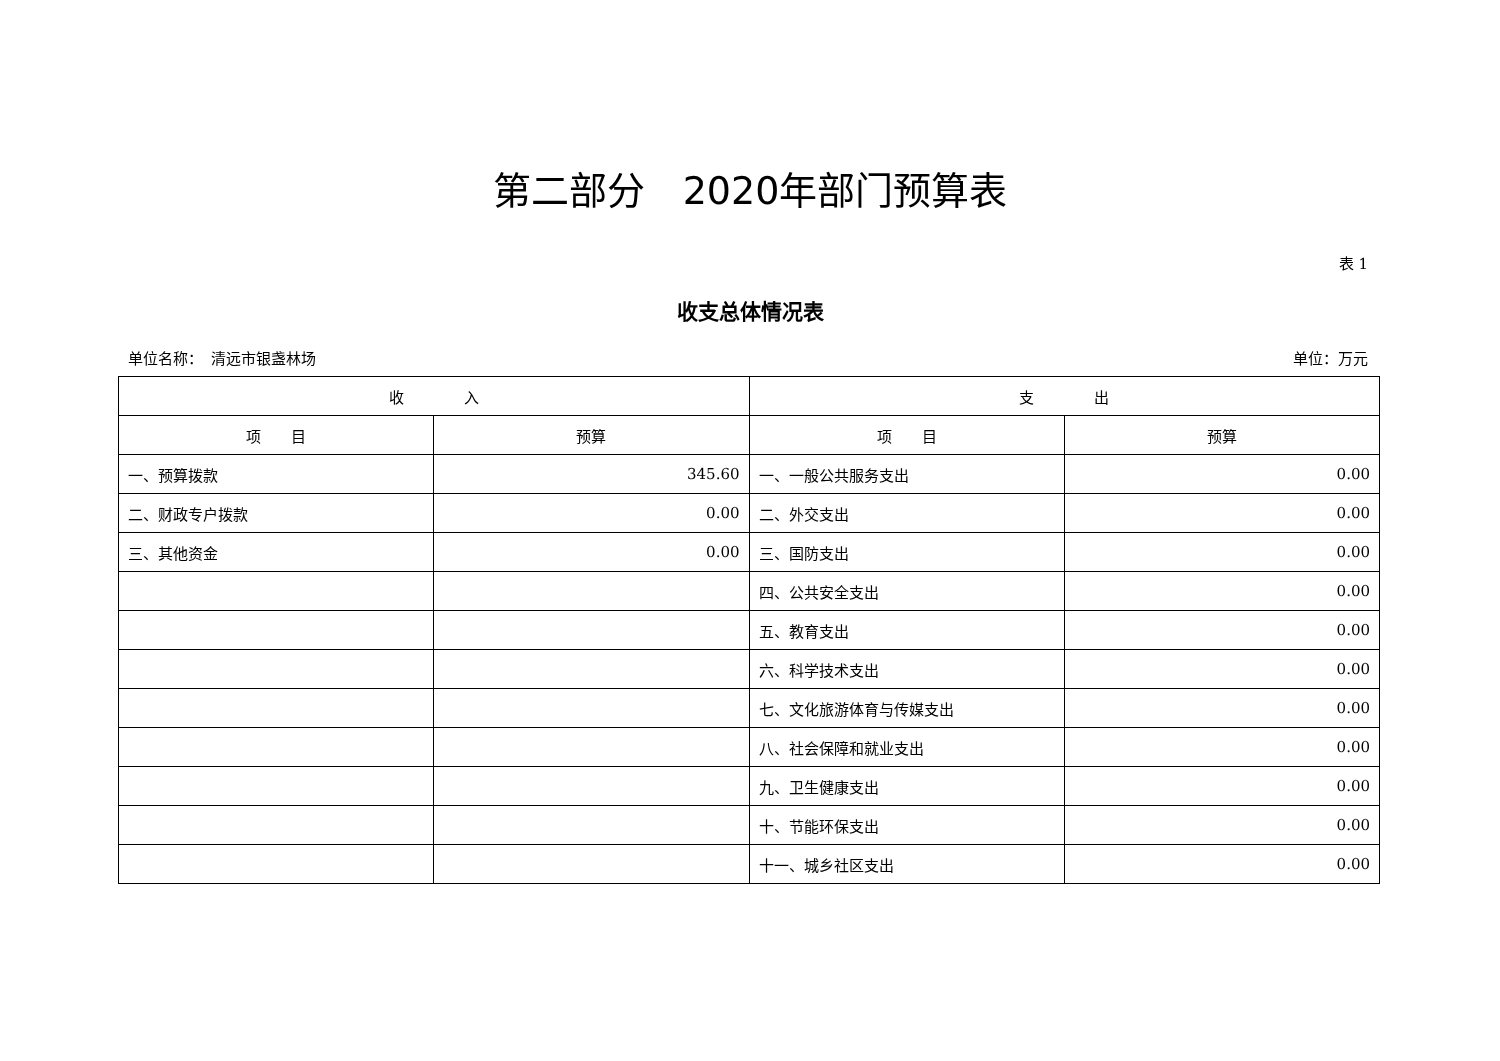第二部分　2020年部门预算表
表 1
收支总体情况表
单位名称：　清远市银盏林场 单位：万元
| 收 入 | | 支 出 | |
| --- | --- | --- | --- |
| 项 目 | 预算 | 项 目 | 预算 |
| 一、预算拨款 | 345.60 | 一、一般公共服务支出 | 0.00 |
| 二、财政专户拨款 | 0.00 | 二、外交支出 | 0.00 |
| 三、其他资金 | 0.00 | 三、国防支出 | 0.00 |
| | | 四、公共安全支出 | 0.00 |
| | | 五、教育支出 | 0.00 |
| | | 六、科学技术支出 | 0.00 |
| | | 七、文化旅游体育与传媒支出 | 0.00 |
| | | 八、社会保障和就业支出 | 0.00 |
| | | 九、卫生健康支出 | 0.00 |
| | | 十、节能环保支出 | 0.00 |
| | | 十一、城乡社区支出 | 0.00 |